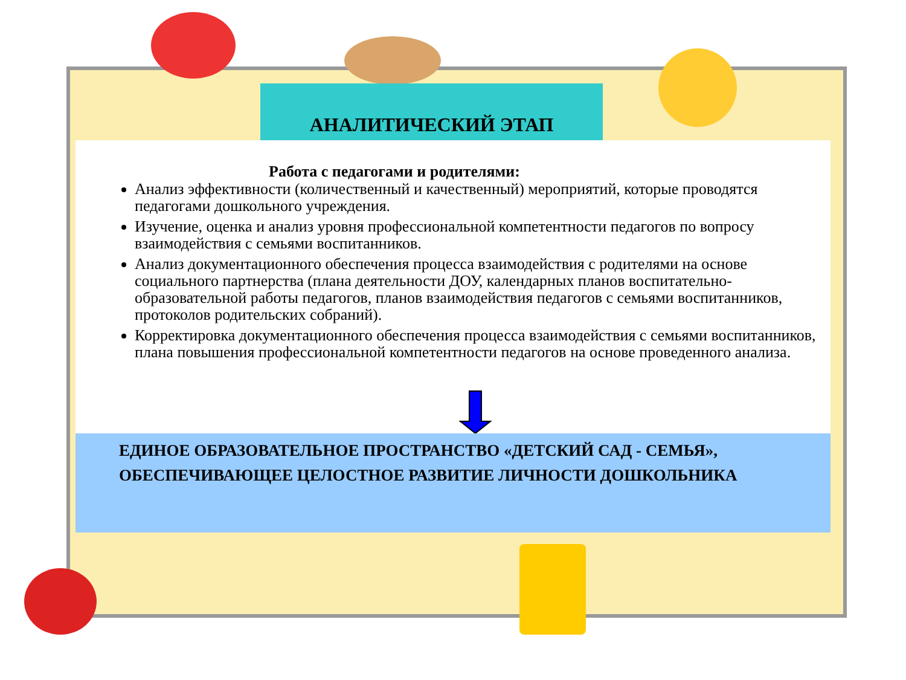АНАЛИТИЧЕСКИЙ ЭТАП
Работа с педагогами и родителями:
Анализ эффективности (количественный и качественный) мероприятий, которые проводятся педагогами дошкольного учреждения.
Изучение, оценка и анализ уровня профессиональной компетентности педагогов по вопросу взаимодействия с семьями воспитанников.
Анализ документационного обеспечения процесса взаимодействия с родителями на основе социального партнерства (плана деятельности ДОУ, календарных планов воспитательно-образовательной работы педагогов, планов взаимодействия педагогов с семьями воспитанников, протоколов родительских собраний).
Корректировка документационного обеспечения процесса взаимодействия с семьями воспитанников, плана повышения профессиональной компетентности педагогов на основе проведенного анализа.
ЕДИНОЕ ОБРАЗОВАТЕЛЬНОЕ ПРОСТРАНСТВО «ДЕТСКИЙ САД - СЕМЬЯ»,
ОБЕСПЕЧИВАЮЩЕЕ ЦЕЛОСТНОЕ РАЗВИТИЕ ЛИЧНОСТИ ДОШКОЛЬНИКА